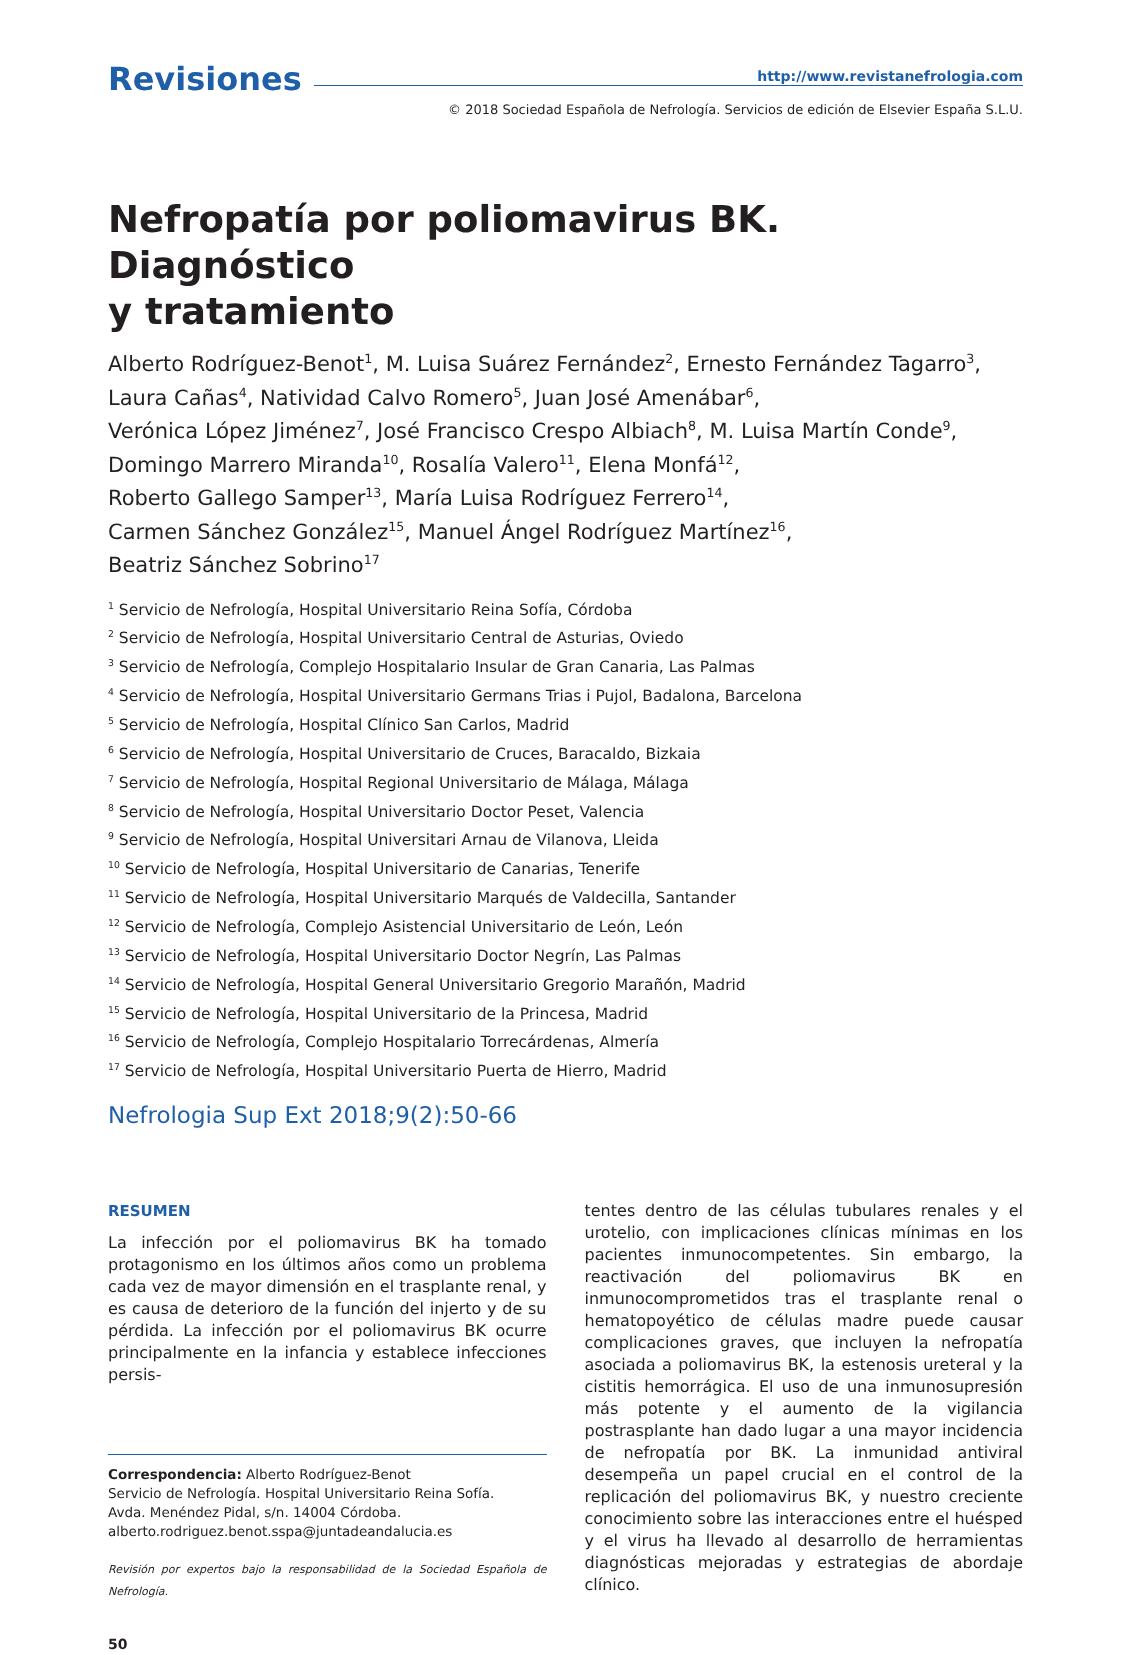Revisiones
http://www.revistanefrologia.com
© 2018 Sociedad Española de Nefrología. Servicios de edición de Elsevier España S.L.U.
Nefropatía por poliomavirus BK. Diagnóstico
y tratamiento
Alberto Rodríguez-Benot<sup>1</sup>, M. Luisa Suárez Fernández<sup>2</sup>, Ernesto Fernández Tagarro<sup>3</sup>,
Laura Cañas<sup>4</sup>, Natividad Calvo Romero<sup>5</sup>, Juan José Amenábar<sup>6</sup>,
Verónica López Jiménez<sup>7</sup>, José Francisco Crespo Albiach<sup>8</sup>, M. Luisa Martín Conde<sup>9</sup>,
Domingo Marrero Miranda<sup>10</sup>, Rosalía Valero<sup>11</sup>, Elena Monfá<sup>12</sup>,
Roberto Gallego Samper<sup>13</sup>, María Luisa Rodríguez Ferrero<sup>14</sup>,
Carmen Sánchez González<sup>15</sup>, Manuel Ángel Rodríguez Martínez<sup>16</sup>,
Beatriz Sánchez Sobrino<sup>17</sup>
<sup>1</sup> Servicio de Nefrología, Hospital Universitario Reina Sofía, Córdoba
<sup>2</sup> Servicio de Nefrología, Hospital Universitario Central de Asturias, Oviedo
<sup>3</sup> Servicio de Nefrología, Complejo Hospitalario Insular de Gran Canaria, Las Palmas
<sup>4</sup> Servicio de Nefrología, Hospital Universitario Germans Trias i Pujol, Badalona, Barcelona
<sup>5</sup> Servicio de Nefrología, Hospital Clínico San Carlos, Madrid
<sup>6</sup> Servicio de Nefrología, Hospital Universitario de Cruces, Baracaldo, Bizkaia
<sup>7</sup> Servicio de Nefrología, Hospital Regional Universitario de Málaga, Málaga
<sup>8</sup> Servicio de Nefrología, Hospital Universitario Doctor Peset, Valencia
<sup>9</sup> Servicio de Nefrología, Hospital Universitari Arnau de Vilanova, Lleida
<sup>10</sup> Servicio de Nefrología, Hospital Universitario de Canarias, Tenerife
<sup>11</sup> Servicio de Nefrología, Hospital Universitario Marqués de Valdecilla, Santander
<sup>12</sup> Servicio de Nefrología, Complejo Asistencial Universitario de León, León
<sup>13</sup> Servicio de Nefrología, Hospital Universitario Doctor Negrín, Las Palmas
<sup>14</sup> Servicio de Nefrología, Hospital General Universitario Gregorio Marañón, Madrid
<sup>15</sup> Servicio de Nefrología, Hospital Universitario de la Princesa, Madrid
<sup>16</sup> Servicio de Nefrología, Complejo Hospitalario Torrecárdenas, Almería
<sup>17</sup> Servicio de Nefrología, Hospital Universitario Puerta de Hierro, Madrid
Nefrologia Sup Ext 2018;9(2):50-66
RESUMEN
La infección por el poliomavirus BK ha tomado protagonismo en los últimos años como un problema cada vez de mayor dimensión en el trasplante renal, y es causa de deterioro de la función del injerto y de su pérdida. La infección por el poliomavirus BK ocurre principalmente en la infancia y establece infecciones persis-
Correspondencia: Alberto Rodríguez-Benot
Servicio de Nefrología. Hospital Universitario Reina Sofía.
Avda. Menéndez Pidal, s/n. 14004 Córdoba.
alberto.rodriguez.benot.sspa@juntadeandalucia.es
Revisión por expertos bajo la responsabilidad de la Sociedad Española de Nefrología.
50
tentes dentro de las células tubulares renales y el urotelio, con implicaciones clínicas mínimas en los pacientes inmunocompetentes. Sin embargo, la reactivación del poliomavirus BK en inmunocomprometidos tras el trasplante renal o hematopoyético de células madre puede causar complicaciones graves, que incluyen la nefropatía asociada a poliomavirus BK, la estenosis ureteral y la cistitis hemorrágica. El uso de una inmunosupresión más potente y el aumento de la vigilancia postrasplante han dado lugar a una mayor incidencia de nefropatía por BK. La inmunidad antiviral desempeña un papel crucial en el control de la replicación del poliomavirus BK, y nuestro creciente conocimiento sobre las interacciones entre el huésped y el virus ha llevado al desarrollo de herramientas diagnósticas mejoradas y estrategias de abordaje clínico.